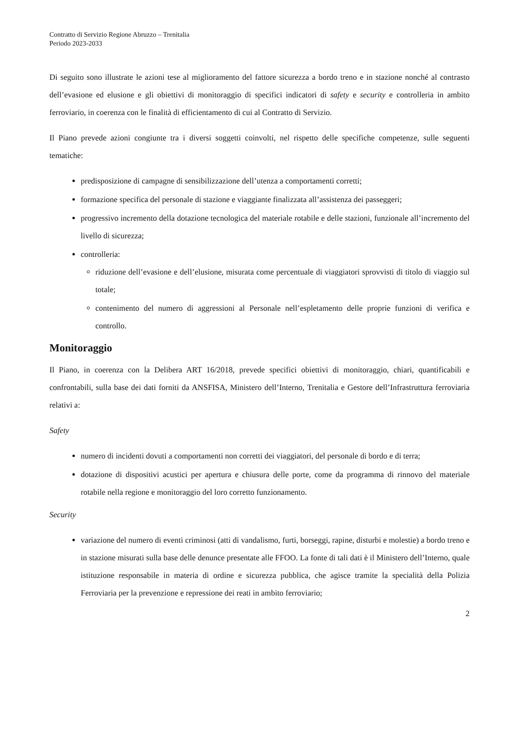Contratto di Servizio Regione Abruzzo – Trenitalia
Periodo 2023-2033
Di seguito sono illustrate le azioni tese al miglioramento del fattore sicurezza a bordo treno e in stazione nonché al contrasto dell’evasione ed elusione e gli obiettivi di monitoraggio di specifici indicatori di safety e security e controlleria in ambito ferroviario, in coerenza con le finalità di efficientamento di cui al Contratto di Servizio.
Il Piano prevede azioni congiunte tra i diversi soggetti coinvolti, nel rispetto delle specifiche competenze, sulle seguenti tematiche:
predisposizione di campagne di sensibilizzazione dell’utenza a comportamenti corretti;
formazione specifica del personale di stazione e viaggiante finalizzata all’assistenza dei passeggeri;
progressivo incremento della dotazione tecnologica del materiale rotabile e delle stazioni, funzionale all’incremento del livello di sicurezza;
controlleria:
riduzione dell’evasione e dell’elusione, misurata come percentuale di viaggiatori sprovvisti di titolo di viaggio sul totale;
contenimento del numero di aggressioni al Personale nell’espletamento delle proprie funzioni di verifica e controllo.
Monitoraggio
Il Piano, in coerenza con la Delibera ART 16/2018, prevede specifici obiettivi di monitoraggio, chiari, quantificabili e confrontabili, sulla base dei dati forniti da ANSFISA, Ministero dell’Interno, Trenitalia e Gestore dell’Infrastruttura ferroviaria relativi a:
Safety
numero di incidenti dovuti a comportamenti non corretti dei viaggiatori, del personale di bordo e di terra;
dotazione di dispositivi acustici per apertura e chiusura delle porte, come da programma di rinnovo del materiale rotabile nella regione e monitoraggio del loro corretto funzionamento.
Security
variazione del numero di eventi criminosi (atti di vandalismo, furti, borseggi, rapine, disturbi e molestie) a bordo treno e in stazione misurati sulla base delle denunce presentate alle FFOO. La fonte di tali dati è il Ministero dell’Interno, quale istituzione responsabile in materia di ordine e sicurezza pubblica, che agisce tramite la specialità della Polizia Ferroviaria per la prevenzione e repressione dei reati in ambito ferroviario;
2